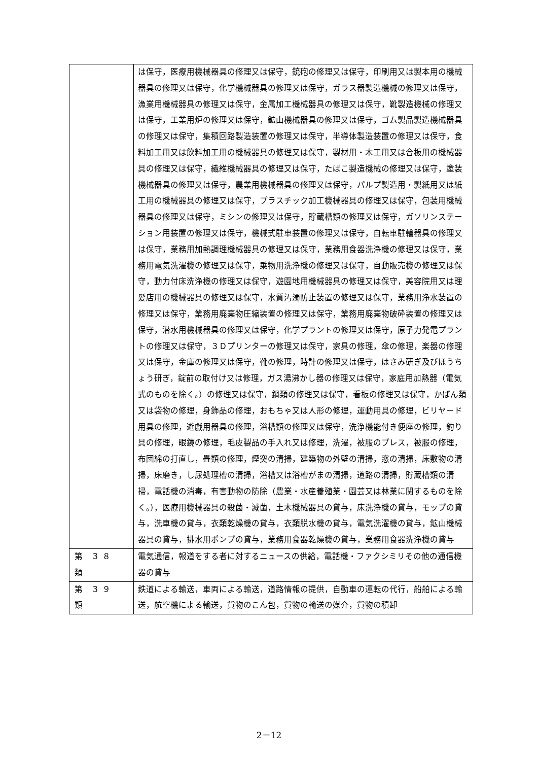| | は保守，医療用機械器具の修理又は保守，銃砲の修理又は保守，印刷用又は製本用の機械器具の修理又は保守，化学機械器具の修理又は保守，ガラス器製造機械の修理又は保守，漁業用機械器具の修理又は保守，金属加工機械器具の修理又は保守，靴製造機械の修理又は保守，工業用炉の修理又は保守，鉱山機械器具の修理又は保守，ゴム製品製造機械器具の修理又は保守，集積回路製造装置の修理又は保守，半導体製造装置の修理又は保守，食料加工用又は飲料加工用の機械器具の修理又は保守，製材用・木工用又は合板用の機械器具の修理又は保守，繊維機械器具の修理又は保守，たばこ製造機械の修理又は保守，塗装機械器具の修理又は保守，農業用機械器具の修理又は保守，パルプ製造用・製紙用又は紙工用の機械器具の修理又は保守，プラスチック加工機械器具の修理又は保守，包装用機械器具の修理又は保守，ミシンの修理又は保守，貯蔵槽類の修理又は保守，ガソリンステーション用装置の修理又は保守，機械式駐車装置の修理又は保守，自転車駐輪器具の修理又は保守，業務用加熱調理機械器具の修理又は保守，業務用食器洗浄機の修理又は保守，業務用電気洗濯機の修理又は保守，乗物用洗浄機の修理又は保守，自動販売機の修理又は保守，動力付床洗浄機の修理又は保守，遊園地用機械器具の修理又は保守，美容院用又は理髪店用の機械器具の修理又は保守，水質汚濁防止装置の修理又は保守，業務用浄水装置の修理又は保守，業務用廃棄物圧縮装置の修理又は保守，業務用廃棄物破砕装置の修理又は保守，潜水用機械器具の修理又は保守，化学プラントの修理又は保守，原子力発電プラントの修理又は保守，３Ｄプリンターの修理又は保守，家具の修理，傘の修理，楽器の修理又は保守，金庫の修理又は保守，靴の修理，時計の修理又は保守，はさみ研ぎ及びほうちょう研ぎ，錠前の取付け又は修理，ガス湯沸かし器の修理又は保守，家庭用加熱器（電気式のものを除く。）の修理又は保守，鍋類の修理又は保守，看板の修理又は保守，かばん類又は袋物の修理，身飾品の修理，おもちゃ又は人形の修理，運動用具の修理，ビリヤード用具の修理，遊戯用器具の修理，浴槽類の修理又は保守，洗浄機能付き便座の修理，釣り具の修理，眼鏡の修理，毛皮製品の手入れ又は修理，洗濯，被服のプレス，被服の修理，布団綿の打直し，畳類の修理，煙突の清掃，建築物の外壁の清掃，窓の清掃，床敷物の清掃，床磨き，し尿処理槽の清掃，浴槽又は浴槽がまの清掃，道路の清掃，貯蔵槽類の清掃，電話機の消毒，有害動物の防除（農業・水産養殖業・園芸又は林業に関するものを除く。），医療用機械器具の殺菌・滅菌，土木機械器具の貸与，床洗浄機の貸与，モップの貸与，洗車機の貸与，衣類乾燥機の貸与，衣類脱水機の貸与，電気洗濯機の貸与，鉱山機械器具の貸与，排水用ポンプの貸与，業務用食器乾燥機の貸与，業務用食器洗浄機の貸与 |
| 第 ３８ 類 | 電気通信，報道をする者に対するニュースの供給，電話機・ファクシミリその他の通信機器の貸与 |
| 第 ３９ 類 | 鉄道による輸送，車両による輸送，道路情報の提供，自動車の運転の代行，船舶による輸送，航空機による輸送，貨物のこん包，貨物の輸送の媒介，貨物の積卸 |
2－12